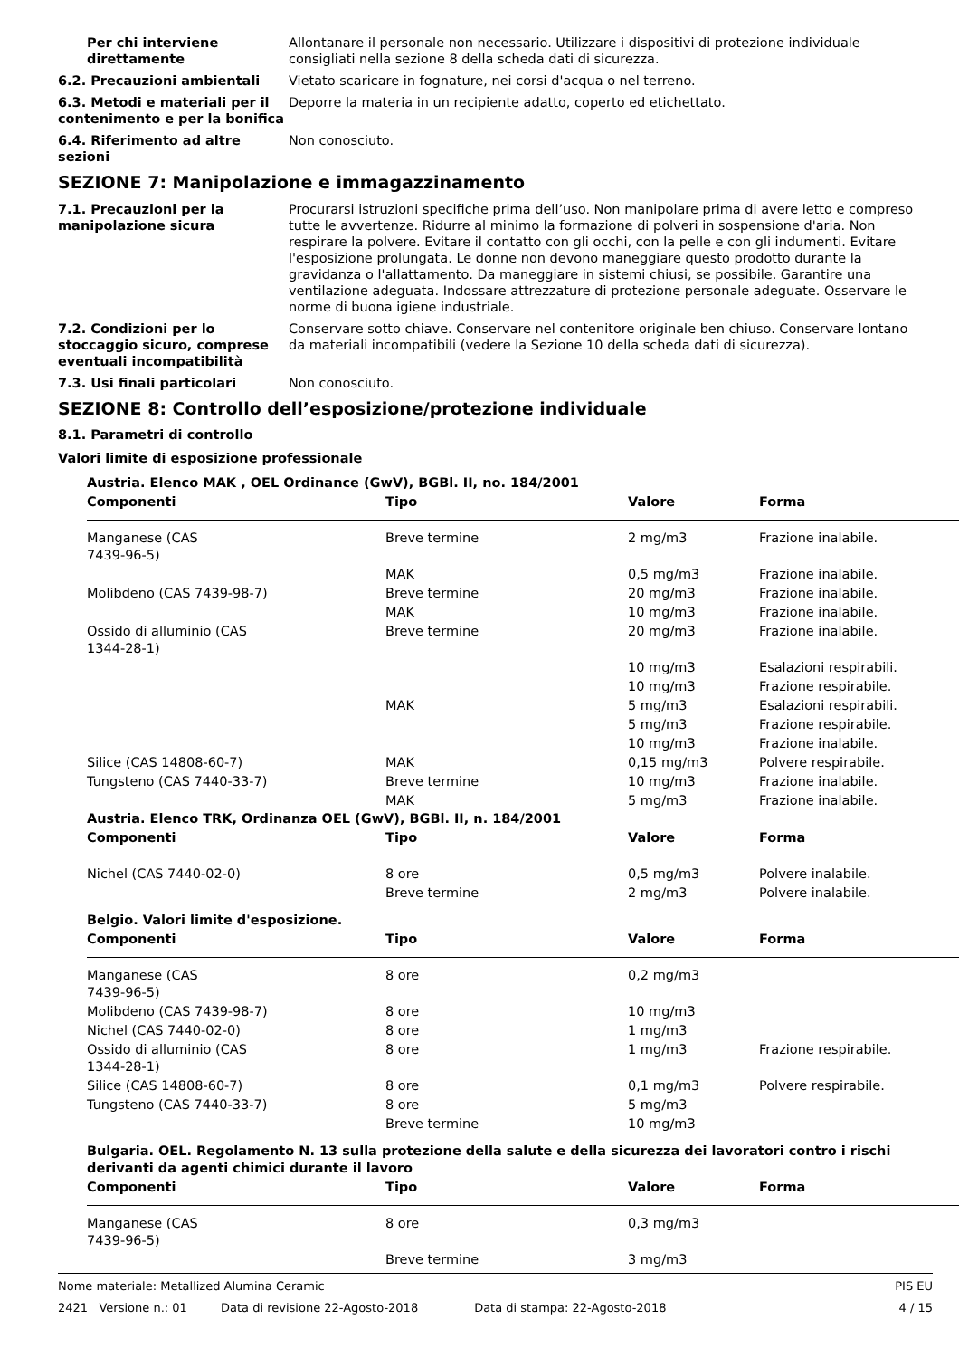Per chi interviene direttamente
Allontanare il personale non necessario. Utilizzare i dispositivi di protezione individuale consigliati nella sezione 8 della scheda dati di sicurezza.
6.2. Precauzioni ambientali Vietato scaricare in fognature, nei corsi d'acqua o nel terreno.
6.3. Metodi e materiali per il contenimento e per la bonifica
Deporre la materia in un recipiente adatto, coperto ed etichettato.
6.4. Riferimento ad altre sezioni
Non conosciuto.
SEZIONE 7: Manipolazione e immagazzinamento
7.1. Precauzioni per la manipolazione sicura
Procurarsi istruzioni specifiche prima dell’uso. Non manipolare prima di avere letto e compreso tutte le avvertenze. Ridurre al minimo la formazione di polveri in sospensione d'aria. Non respirare la polvere. Evitare il contatto con gli occhi, con la pelle e con gli indumenti. Evitare l'esposizione prolungata. Le donne non devono maneggiare questo prodotto durante la gravidanza o l'allattamento. Da maneggiare in sistemi chiusi, se possibile. Garantire una ventilazione adeguata. Indossare attrezzature di protezione personale adeguate. Osservare le norme di buona igiene industriale.
7.2. Condizioni per lo stoccaggio sicuro, comprese eventuali incompatibilità
Conservare sotto chiave. Conservare nel contenitore originale ben chiuso. Conservare lontano da materiali incompatibili (vedere la Sezione 10 della scheda dati di sicurezza).
7.3. Usi finali particolari Non conosciuto.
SEZIONE 8: Controllo dell’esposizione/protezione individuale
8.1. Parametri di controllo
Valori limite di esposizione professionale
| Austria. Elenco MAK , OEL Ordinance (GwV), BGBl. II, no. 184/2001 | | | |
| --- | --- | --- | --- |
| Componenti | Tipo | Valore | Forma |
| Manganese (CAS 7439-96-5) | Breve termine | 2 mg/m3 | Frazione inalabile. |
| | MAK | 0,5 mg/m3 | Frazione inalabile. |
| Molibdeno (CAS 7439-98-7) | Breve termine | 20 mg/m3 | Frazione inalabile. |
| | MAK | 10 mg/m3 | Frazione inalabile. |
| Ossido di alluminio (CAS 1344-28-1) | Breve termine | 20 mg/m3 | Frazione inalabile. |
| | | 10 mg/m3 | Esalazioni respirabili. |
| | | 10 mg/m3 | Frazione respirabile. |
| | MAK | 5 mg/m3 | Esalazioni respirabili. |
| | | 5 mg/m3 | Frazione respirabile. |
| | | 10 mg/m3 | Frazione inalabile. |
| Silice (CAS 14808-60-7) | MAK | 0,15 mg/m3 | Polvere respirabile. |
| Tungsteno (CAS 7440-33-7) | Breve termine | 10 mg/m3 | Frazione inalabile. |
| | MAK | 5 mg/m3 | Frazione inalabile. |
| Austria. Elenco TRK, Ordinanza OEL (GwV), BGBl. II, n. 184/2001 | | | |
| Componenti | Tipo | Valore | Forma |
| Nichel (CAS 7440-02-0) | 8 ore | 0,5 mg/m3 | Polvere inalabile. |
| | Breve termine | 2 mg/m3 | Polvere inalabile. |
| Belgio. Valori limite d'esposizione. | | | |
| Componenti | Tipo | Valore | Forma |
| Manganese (CAS 7439-96-5) | 8 ore | 0,2 mg/m3 | |
| Molibdeno (CAS 7439-98-7) | 8 ore | 10 mg/m3 | |
| Nichel (CAS 7440-02-0) | 8 ore | 1 mg/m3 | |
| Ossido di alluminio (CAS 1344-28-1) | 8 ore | 1 mg/m3 | Frazione respirabile. |
| Silice (CAS 14808-60-7) | 8 ore | 0,1 mg/m3 | Polvere respirabile. |
| Tungsteno (CAS 7440-33-7) | 8 ore | 5 mg/m3 | |
| | Breve termine | 10 mg/m3 | |
| Bulgaria. OEL. Regolamento N. 13 sulla protezione della salute e della sicurezza dei lavoratori contro i rischi derivanti da agenti chimici durante il lavoro | | | |
| Componenti | Tipo | Valore | Forma |
| Manganese (CAS 7439-96-5) | 8 ore | 0,3 mg/m3 | |
| | Breve termine | 3 mg/m3 | |
Nome materiale: Metallized Alumina Ceramic PIS EU
2421 Versione n.: 01 Data di revisione 22-Agosto-2018 Data di stampa: 22-Agosto-2018 4 / 15